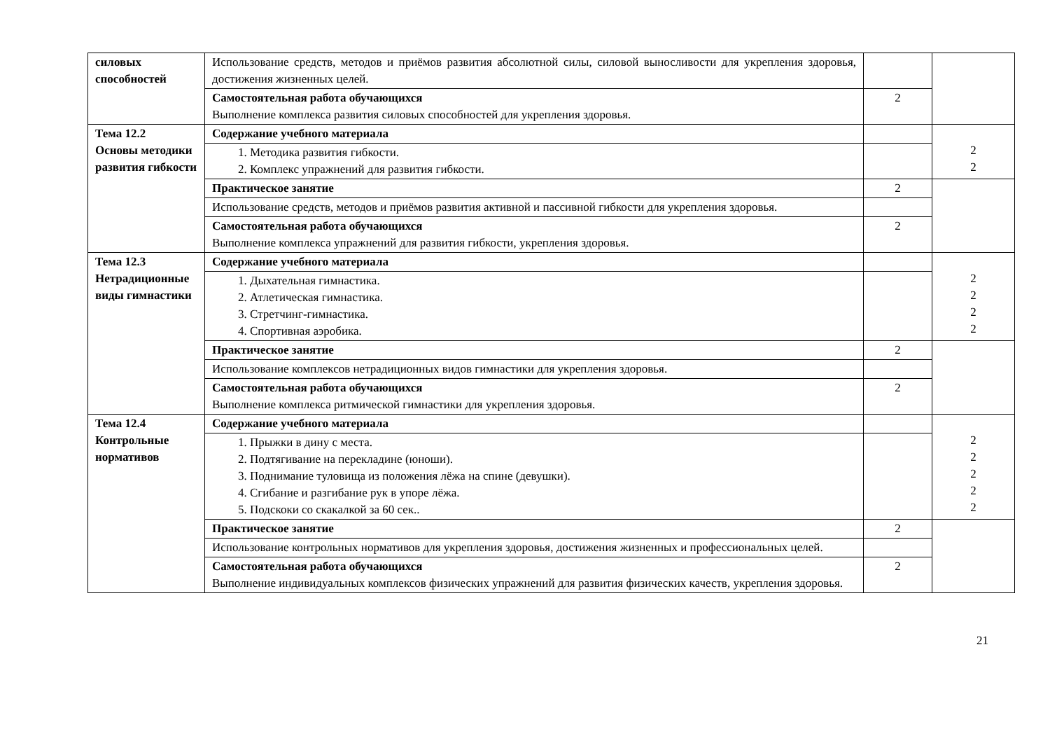| силовых способностей | Использование средств, методов и приёмов развития абсолютной силы, силовой выносливости для укрепления здоровья, достижения жизненных целей. | | |
| | Самостоятельная работа обучающихся Выполнение комплекса развития силовых способностей для укрепления здоровья. | 2 | |
| Тема 12.2 Основы методики развития гибкости | Содержание учебного материала | | 2 2 |
| | 1. Методика развития гибкости. 2. Комплекс упражнений для развития гибкости. | | |
| | Практическое занятие | 2 | |
| | Использование средств, методов и приёмов развития активной и пассивной гибкости для укрепления здоровья. | | |
| | Самостоятельная работа обучающихся Выполнение комплекса упражнений для развития гибкости, укрепления здоровья. | 2 | |
| Тема 12.3 Нетрадиционные виды гимнастики | Содержание учебного материала | | 2 2 2 2 |
| | 1. Дыхательная гимнастика. 2. Атлетическая гимнастика. 3. Стретчинг-гимнастика. 4. Спортивная аэробика. | | |
| | Практическое занятие | 2 | |
| | Использование комплексов нетрадиционных видов гимнастики для укрепления здоровья. | | |
| | Самостоятельная работа обучающихся Выполнение комплекса ритмической гимнастики для укрепления здоровья. | 2 | |
| Тема 12.4 Контрольные нормативов | Содержание учебного материала | | 2 2 2 2 2 |
| | 1. Прыжки в дину с места. 2. Подтягивание на перекладине (юноши). 3. Поднимание туловища из положения лёжа на спине (девушки). 4. Сгибание и разгибание рук в упоре лёжа. 5. Подскоки со скакалкой за 60 сек.. | | |
| | Практическое занятие | 2 | |
| | Использование контрольных нормативов для укрепления здоровья, достижения жизненных и профессиональных целей. | | |
| | Самостоятельная работа обучающихся Выполнение индивидуальных комплексов физических упражнений для развития физических качеств, укрепления здоровья. | 2 | |
21